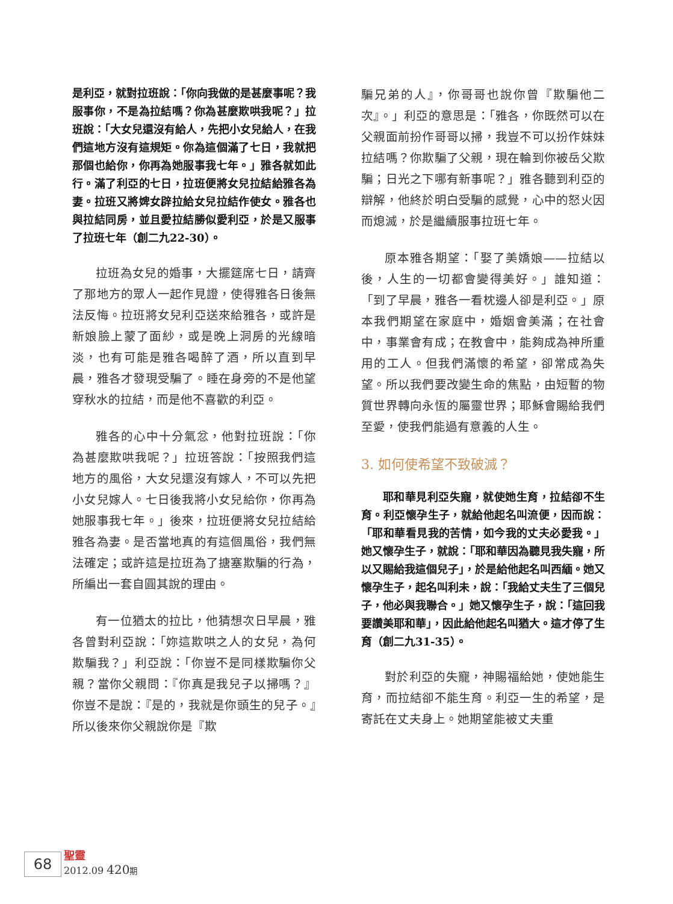是利亞，就對拉班說：「你向我做的是甚麼事呢？我服事你，不是為拉結嗎？你為甚麼欺哄我呢？」拉班說：「大女兒還沒有給人，先把小女兒給人，在我們這地方沒有這規矩。你為這個滿了七日，我就把那個也給你，你再為她服事我七年。」雅各就如此行。滿了利亞的七日，拉班便將女兒拉結給雅各為妻。拉班又將婢女辟拉給女兒拉結作使女。雅各也與拉結同房，並且愛拉結勝似愛利亞，於是又服事了拉班七年（創二九22-30）。
拉班為女兒的婚事，大擺筵席七日，請齊了那地方的眾人一起作見證，使得雅各日後無法反悔。拉班將女兒利亞送來給雅各，或許是新娘臉上蒙了面紗，或是晚上洞房的光線暗淡，也有可能是雅各喝醉了酒，所以直到早晨，雅各才發現受騙了。睡在身旁的不是他望穿秋水的拉結，而是他不喜歡的利亞。
雅各的心中十分氣忿，他對拉班說：「你為甚麼欺哄我呢？」拉班答說：「按照我們這地方的風俗，大女兒還沒有嫁人，不可以先把小女兒嫁人。七日後我將小女兒給你，你再為她服事我七年。」後來，拉班便將女兒拉結給雅各為妻。是否當地真的有這個風俗，我們無法確定；或許這是拉班為了搪塞欺騙的行為，所編出一套自圓其說的理由。
有一位猶太的拉比，他猜想次日早晨，雅各曾對利亞說：「妳這欺哄之人的女兒，為何欺騙我？」利亞說：「你豈不是同樣欺騙你父親？當你父親問：『你真是我兒子以掃嗎？』你豈不是說：『是的，我就是你頭生的兒子。』所以後來你父親說你是『欺
騙兄弟的人』，你哥哥也說你曾『欺騙他二次』。」利亞的意思是：「雅各，你既然可以在父親面前扮作哥哥以掃，我豈不可以扮作妹妹拉結嗎？你欺騙了父親，現在輪到你被岳父欺騙；日光之下哪有新事呢？」雅各聽到利亞的辯解，他終於明白受騙的感覺，心中的怒火因而熄滅，於是繼續服事拉班七年。
原本雅各期望：「娶了美嬌娘——拉結以後，人生的一切都會變得美好。」誰知道：「到了早晨，雅各一看枕邊人卻是利亞。」原本我們期望在家庭中，婚姻會美滿；在社會中，事業會有成；在教會中，能夠成為神所重用的工人。但我們滿懷的希望，卻常成為失望。所以我們要改變生命的焦點，由短暫的物質世界轉向永恆的屬靈世界；耶穌會賜給我們至愛，使我們能過有意義的人生。
3. 如何使希望不致破滅？
耶和華見利亞失寵，就使她生育，拉結卻不生育。利亞懷孕生子，就給他起名叫流便，因而說：「耶和華看見我的苦情，如今我的丈夫必愛我。」她又懷孕生子，就說：「耶和華因為聽見我失寵，所以又賜給我這個兒子」，於是給他起名叫西緬。她又懷孕生子，起名叫利未，說：「我給丈夫生了三個兒子，他必與我聯合。」她又懷孕生子，說：「這回我要讚美耶和華」，因此給他起名叫猶大。這才停了生育（創二九31-35）。
對於利亞的失寵，神賜福給她，使她能生育，而拉結卻不能生育。利亞一生的希望，是寄託在丈夫身上。她期望能被丈夫重
68
聖靈
2012.09 420 期